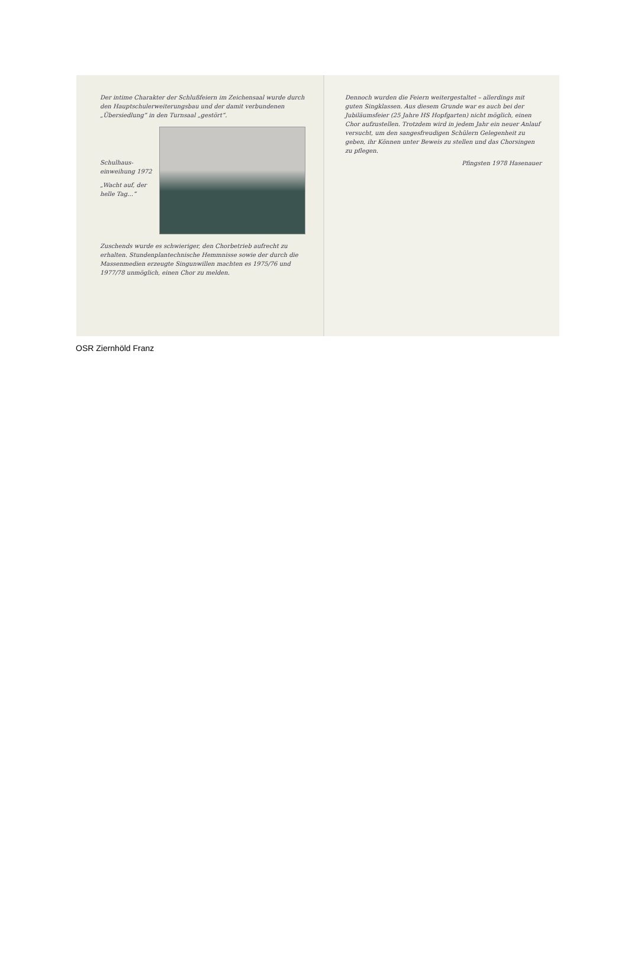Der intime Charakter der Schlußfeiern im Zeichensaal wurde durch den Hauptschulerweiterungsbau und der damit verbundenen „Übersiedlung“ in den Turnsaal „gestört“.
Schulhaus-einweihung 1972
„Wacht auf, der helle Tag…“
Zuschends wurde es schwieriger, den Chorbetrieb aufrecht zu erhalten. Stundenplantechnische Hemmnisse sowie der durch die Massenmedien erzeugte Singunwillen machten es 1975/76 und 1977/78 unmöglich, einen Chor zu melden.
Dennoch wurden die Feiern weitergestaltet – allerdings mit guten Singklassen. Aus diesem Grunde war es auch bei der Jubiläumsfeier (25 Jahre HS Hopfgarten) nicht möglich, einen Chor aufzustellen. Trotzdem wird in jedem Jahr ein neuer Anlauf versucht, um den sangesfreudigen Schülern Gelegenheit zu geben, ihr Können unter Beweis zu stellen und das Chorsingen zu pflegen.
Pfingsten 1978 Hasenauer
OSR Ziernhöld Franz